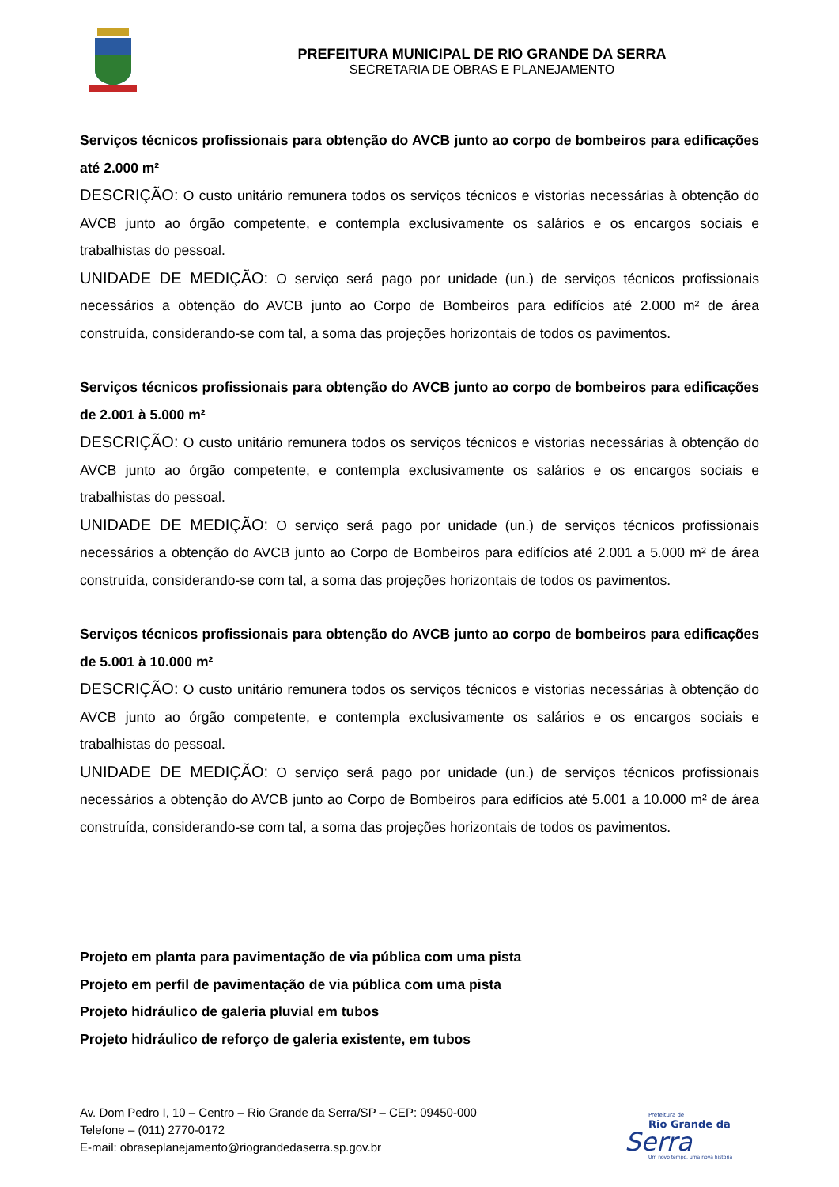PREFEITURA MUNICIPAL DE RIO GRANDE DA SERRA
SECRETARIA DE OBRAS E PLANEJAMENTO
Serviços técnicos profissionais para obtenção do AVCB junto ao corpo de bombeiros para edificações até 2.000 m²
DESCRIÇÃO: O custo unitário remunera todos os serviços técnicos e vistorias necessárias à obtenção do AVCB junto ao órgão competente, e contempla exclusivamente os salários e os encargos sociais e trabalhistas do pessoal.
UNIDADE DE MEDIÇÃO: O serviço será pago por unidade (un.) de serviços técnicos profissionais necessários a obtenção do AVCB junto ao Corpo de Bombeiros para edifícios até 2.000 m² de área construída, considerando-se com tal, a soma das projeções horizontais de todos os pavimentos.
Serviços técnicos profissionais para obtenção do AVCB junto ao corpo de bombeiros para edificações de 2.001 à 5.000 m²
DESCRIÇÃO: O custo unitário remunera todos os serviços técnicos e vistorias necessárias à obtenção do AVCB junto ao órgão competente, e contempla exclusivamente os salários e os encargos sociais e trabalhistas do pessoal.
UNIDADE DE MEDIÇÃO: O serviço será pago por unidade (un.) de serviços técnicos profissionais necessários a obtenção do AVCB junto ao Corpo de Bombeiros para edifícios até 2.001 a 5.000 m² de área construída, considerando-se com tal, a soma das projeções horizontais de todos os pavimentos.
Serviços técnicos profissionais para obtenção do AVCB junto ao corpo de bombeiros para edificações de 5.001 à 10.000 m²
DESCRIÇÃO: O custo unitário remunera todos os serviços técnicos e vistorias necessárias à obtenção do AVCB junto ao órgão competente, e contempla exclusivamente os salários e os encargos sociais e trabalhistas do pessoal.
UNIDADE DE MEDIÇÃO: O serviço será pago por unidade (un.) de serviços técnicos profissionais necessários a obtenção do AVCB junto ao Corpo de Bombeiros para edifícios até 5.001 a 10.000 m² de área construída, considerando-se com tal, a soma das projeções horizontais de todos os pavimentos.
Projeto em planta para pavimentação de via pública com uma pista
Projeto em perfil de pavimentação de via pública com uma pista
Projeto hidráulico de galeria pluvial em tubos
Projeto hidráulico de reforço de galeria existente, em tubos
Av. Dom Pedro I, 10 – Centro – Rio Grande da Serra/SP – CEP: 09450-000
Telefone – (011) 2770-0172
E-mail: obraseplanejamento@riograndedaserra.sp.gov.br
Prefeitura de
Rio Grande da
Serra
Um novo tempo, uma nova história